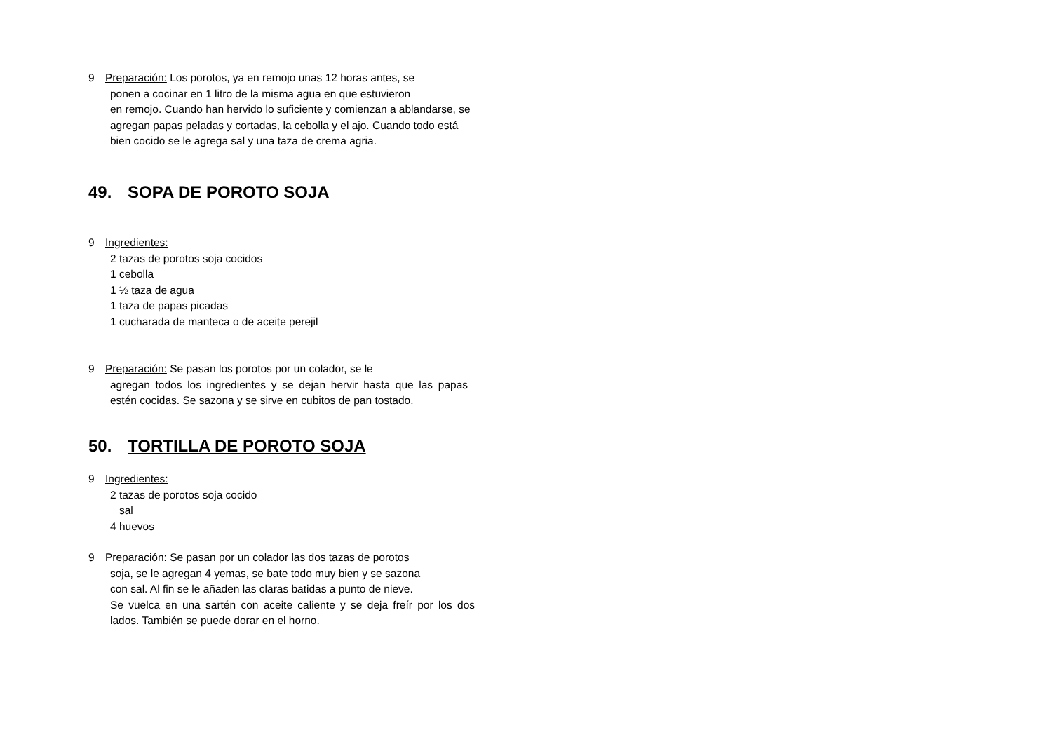9 Preparación: Los porotos, ya en remojo unas 12 horas antes, se
ponen a cocinar en 1 litro de la misma agua en que estuvieron
en remojo. Cuando han hervido lo suficiente y comienzan a ablandarse, se agregan papas peladas y cortadas, la cebolla y el ajo. Cuando todo está bien cocido se le agrega sal y una taza de crema agria.
49. SOPA DE POROTO SOJA
9 Ingredientes:
2 tazas de porotos soja cocidos
1 cebolla
1 ½ taza de agua
1 taza de papas picadas
1 cucharada de manteca o de aceite perejil
9 Preparación: Se pasan los porotos por un colador, se le
agregan todos los ingredientes y se dejan hervir hasta que las papas estén cocidas. Se sazona y se sirve en cubitos de pan tostado.
50. TORTILLA DE POROTO SOJA
9 Ingredientes:
2 tazas de porotos soja cocido
sal
4 huevos
9 Preparación: Se pasan por un colador las dos tazas de porotos
soja, se le agregan 4 yemas, se bate todo muy bien y se sazona
con sal. Al fin se le añaden las claras batidas a punto de nieve.
Se vuelca en una sartén con aceite caliente y se deja freír por los dos lados. También se puede dorar en el horno.